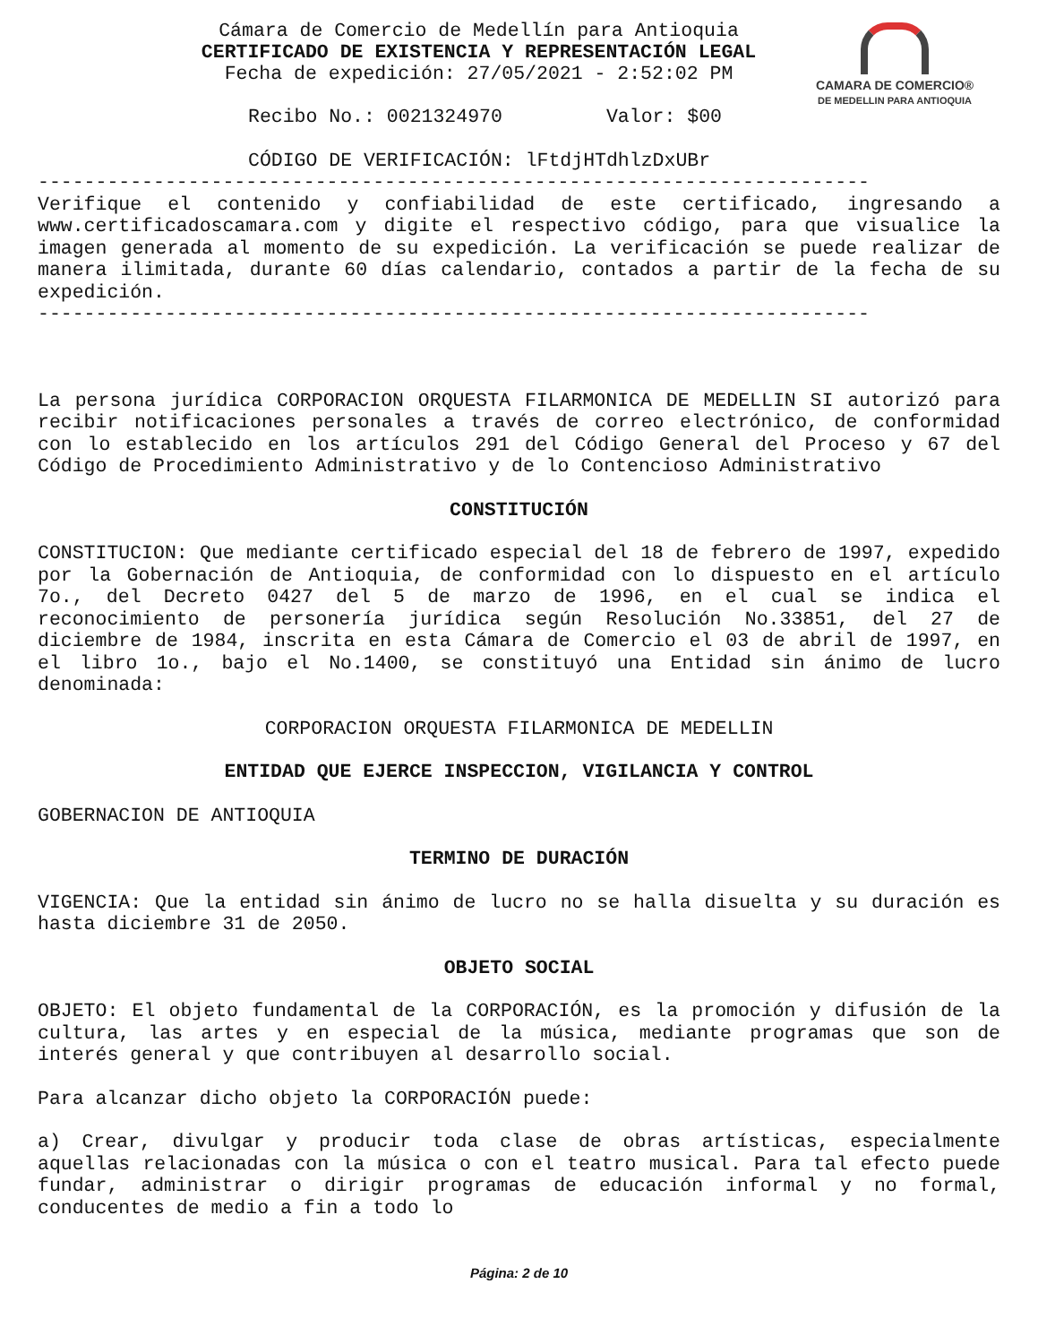CAMARA DE COMERCIO®
DE MEDELLIN PARA ANTIOQUIA
Cámara de Comercio de Medellín para Antioquia
CERTIFICADO DE EXISTENCIA Y REPRESENTACIÓN LEGAL
Fecha de expedición: 27/05/2021 - 2:52:02 PM
Recibo No.: 0021324970 Valor: $00
CÓDIGO DE VERIFICACIÓN: lFtdjHTdhlzDxUBr
------------------------------------------------------------------------
Verifique el contenido y confiabilidad de este certificado, ingresando a www.certificadoscamara.com y digite el respectivo código, para que visualice la imagen generada al momento de su expedición. La verificación se puede realizar de manera ilimitada, durante 60 días calendario, contados a partir de la fecha de su expedición.
------------------------------------------------------------------------
La persona jurídica CORPORACION ORQUESTA FILARMONICA DE MEDELLIN SI autorizó para recibir notificaciones personales a través de correo electrónico, de conformidad con lo establecido en los artículos 291 del Código General del Proceso y 67 del Código de Procedimiento Administrativo y de lo Contencioso Administrativo
CONSTITUCIÓN
CONSTITUCION: Que mediante certificado especial del 18 de febrero de 1997, expedido por la Gobernación de Antioquia, de conformidad con lo dispuesto en el artículo 7o., del Decreto 0427 del 5 de marzo de 1996, en el cual se indica el reconocimiento de personería jurídica según Resolución No.33851, del 27 de diciembre de 1984, inscrita en esta Cámara de Comercio el 03 de abril de 1997, en el libro 1o., bajo el No.1400, se constituyó una Entidad sin ánimo de lucro denominada:
CORPORACION ORQUESTA FILARMONICA DE MEDELLIN
ENTIDAD QUE EJERCE INSPECCION, VIGILANCIA Y CONTROL
GOBERNACION DE ANTIOQUIA
TERMINO DE DURACIÓN
VIGENCIA: Que la entidad sin ánimo de lucro no se halla disuelta y su duración es hasta diciembre 31 de 2050.
OBJETO SOCIAL
OBJETO: El objeto fundamental de la CORPORACIÓN, es la promoción y difusión de la cultura, las artes y en especial de la música, mediante programas que son de interés general y que contribuyen al desarrollo social.
Para alcanzar dicho objeto la CORPORACIÓN puede:
a) Crear, divulgar y producir toda clase de obras artísticas, especialmente aquellas relacionadas con la música o con el teatro musical. Para tal efecto puede fundar, administrar o dirigir programas de educación informal y no formal, conducentes de medio a fin a todo lo
Página: 2 de 10